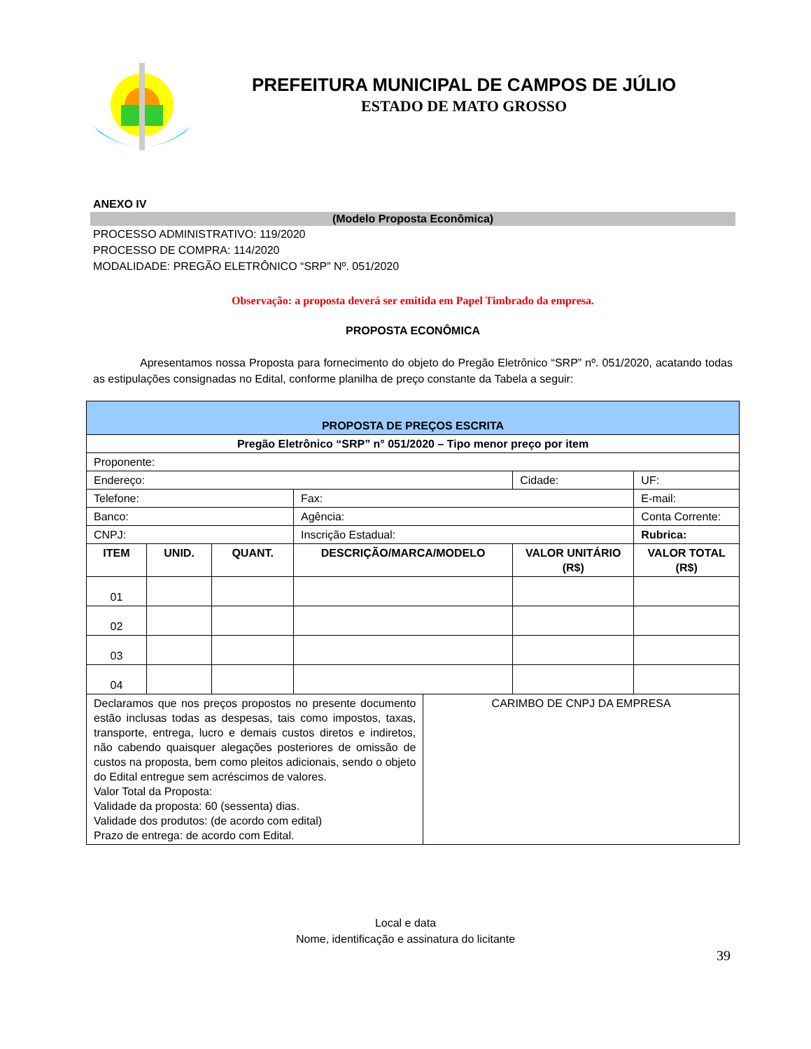PREFEITURA MUNICIPAL DE CAMPOS DE JÚLIO
ESTADO DE MATO GROSSO
ANEXO IV
(Modelo Proposta Econômica)
PROCESSO ADMINISTRATIVO: 119/2020
PROCESSO DE COMPRA: 114/2020
MODALIDADE: PREGÃO ELETRÔNICO “SRP” Nº. 051/2020
Observação: a proposta deverá ser emitida em Papel Timbrado da empresa.
PROPOSTA ECONÔMICA
Apresentamos nossa Proposta para fornecimento do objeto do Pregão Eletrônico “SRP” nº. 051/2020, acatando todas as estipulações consignadas no Edital, conforme planilha de preço constante da Tabela a seguir:
| PROPOSTA DE PREÇOS ESCRITA | | | | | | | |
| Pregão Eletrônico “SRP” n° 051/2020 – Tipo menor preço por item | | | | | | | |
| Proponente: | | | | | | | |
| Endereço: | | | | | Cidade: | | UF: |
| Telefone: | | | Fax: | | | E-mail: | |
| Banco: | | | Agência: | | | Conta Corrente: | |
| CNPJ: | | | Inscrição Estadual: | | | Rubrica: | |
| ITEM | UNID. | QUANT. | DESCRIÇÃO/MARCA/MODELO | | VALOR UNITÁRIO (R$) | VALOR TOTAL (R$) | |
| 01 | | | | | | | |
| 02 | | | | | | | |
| 03 | | | | | | | |
| 04 | | | | | | | |
| Declaramos que nos preços propostos no presente documento estão inclusas todas as despesas, tais como impostos, taxas, transporte, entrega, lucro e demais custos diretos e indiretos, não cabendo quaisquer alegações posteriores de omissão de custos na proposta, bem como pleitos adicionais, sendo o objeto do Edital entregue sem acréscimos de valores. Valor Total da Proposta: Validade da proposta: 60 (sessenta) dias. Validade dos produtos: (de acordo com edital) Prazo de entrega: de acordo com Edital. | | | | CARIMBO DE CNPJ DA EMPRESA | | | |
Local e data
Nome, identificação e assinatura do licitante
39